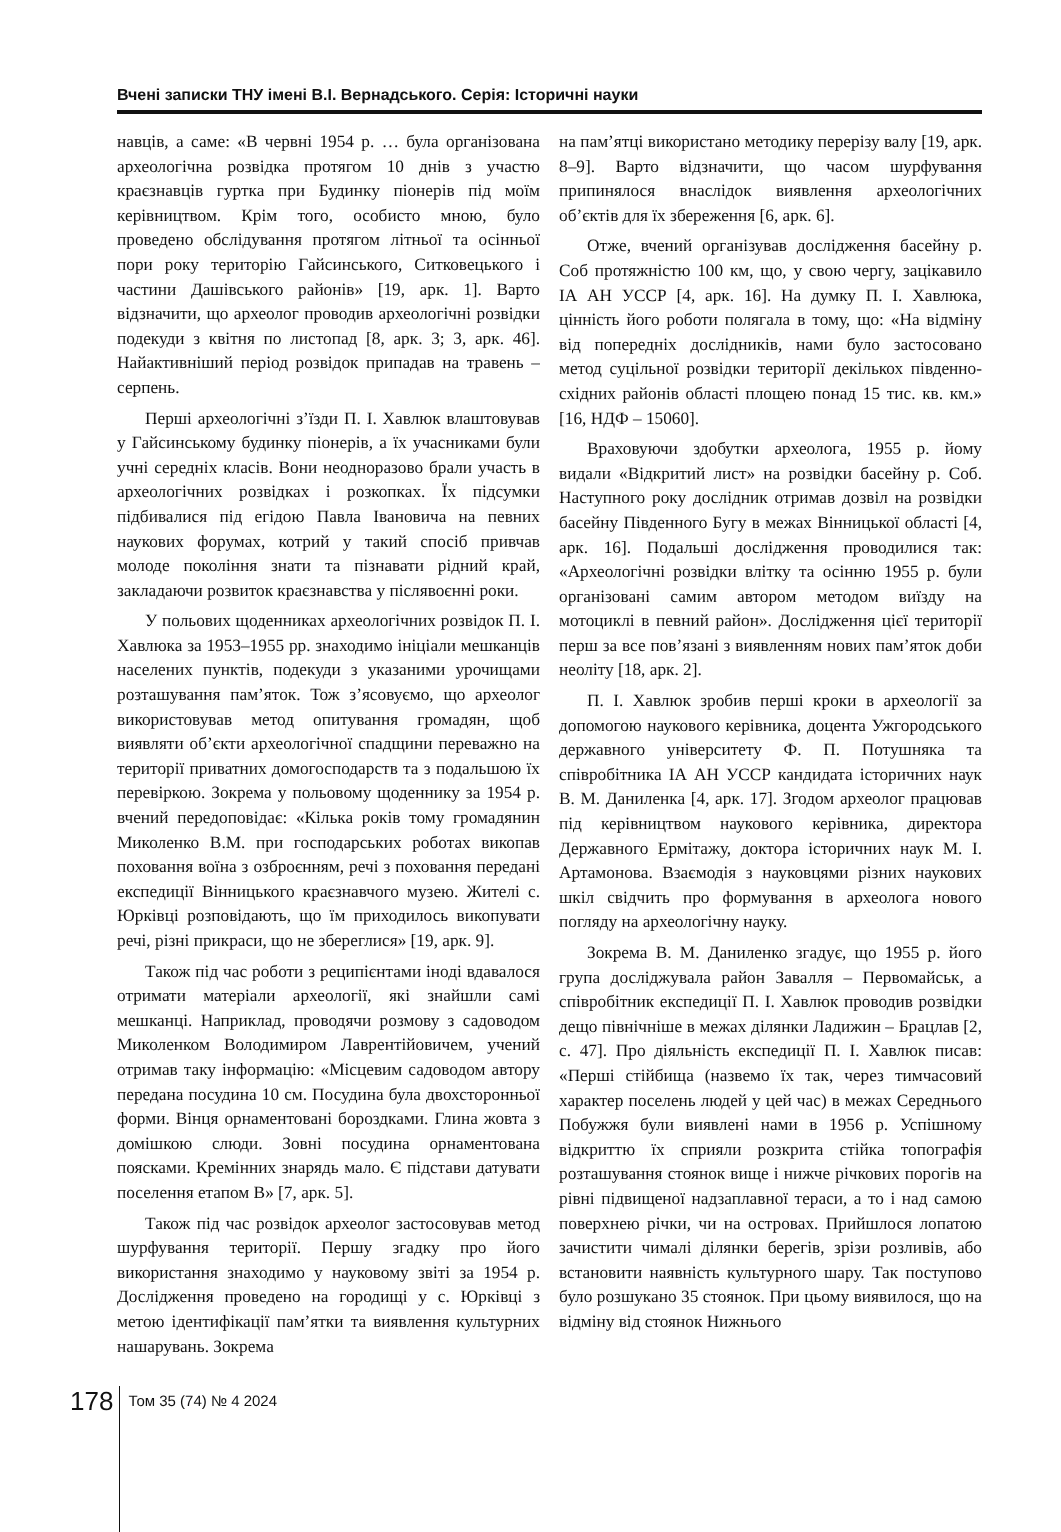Вчені записки ТНУ імені В.І. Вернадського. Серія: Історичні науки
навців, а саме: «В червні 1954 р. … була організована археологічна розвідка протягом 10 днів з участю краєзнавців гуртка при Будинку піонерів під моїм керівництвом. Крім того, особисто мною, було проведено обслідування протягом літньої та осінньої пори року територію Гайсинського, Ситковецького і частини Дашівського районів» [19, арк. 1]. Варто відзначити, що археолог проводив археологічні розвідки подекуди з квітня по листопад [8, арк. 3; 3, арк. 46]. Найактивніший період розвідок припадав на травень – серпень.
Перші археологічні з’їзди П. І. Хавлюк влаштовував у Гайсинському будинку піонерів, а їх учасниками були учні середніх класів. Вони неодноразово брали участь в археологічних розвідках і розкопках. Їх підсумки підбивалися під егідою Павла Івановича на певних наукових форумах, котрий у такий спосіб привчав молоде покоління знати та пізнавати рідний край, закладаючи розвиток краєзнавства у післявоєнні роки.
У польових щоденниках археологічних розвідок П. І. Хавлюка за 1953–1955 рр. знаходимо ініціали мешканців населених пунктів, подекуди з указаними урочищами розташування пам’яток. Тож з’ясовуємо, що археолог використовував метод опитування громадян, щоб виявляти об’єкти археологічної спадщини переважно на території приватних домогосподарств та з подальшою їх перевіркою. Зокрема у польовому щоденнику за 1954 р. вчений передоповідає: «Кілька років тому громадянин Миколенко В.М. при господарських роботах викопав поховання воїна з озброєнням, речі з поховання передані експедиції Вінницького краєзнавчого музею. Жителі с. Юрківці розповідають, що їм приходилось викопувати речі, різні прикраси, що не збереглися» [19, арк. 9].
Також під час роботи з реципієнтами іноді вдавалося отримати матеріали археології, які знайшли самі мешканці. Наприклад, проводячи розмову з садоводом Миколенком Володимиром Лаврентійовичем, учений отримав таку інформацію: «Місцевим садоводом автору передана посудина 10 см. Посудина була двохсторонньої форми. Вінця орнаментовані бороздками. Глина жовта з домішкою слюди. Зовні посудина орнаментована поясками. Кремінних знарядь мало. Є підстави датувати поселення етапом В» [7, арк. 5].
Також під час розвідок археолог застосовував метод шурфування території. Першу згадку про його використання знаходимо у науковому звіті за 1954 р. Дослідження проведено на городищі у с. Юрківці з метою ідентифікації пам’ятки та виявлення культурних нашарувань. Зокрема
на пам’ятці використано методику перерізу валу [19, арк. 8–9]. Варто відзначити, що часом шурфування припинялося внаслідок виявлення археологічних об’єктів для їх збереження [6, арк. 6].
Отже, вчений організував дослідження басейну р. Соб протяжністю 100 км, що, у свою чергу, зацікавило ІА АН УССР [4, арк. 16]. На думку П. І. Хавлюка, цінність його роботи полягала в тому, що: «На відміну від попередніх дослідників, нами було застосовано метод суцільної розвідки території декількох південно-східних районів області площею понад 15 тис. кв. км.» [16, НДФ – 15060].
Враховуючи здобутки археолога, 1955 р. йому видали «Відкритий лист» на розвідки басейну р. Соб. Наступного року дослідник отримав дозвіл на розвідки басейну Південного Бугу в межах Вінницької області [4, арк. 16]. Подальші дослідження проводилися так: «Археологічні розвідки влітку та осінню 1955 р. були організовані самим автором методом виїзду на мотоциклі в певний район». Дослідження цієї території перш за все пов’язані з виявленням нових пам’яток доби неоліту [18, арк. 2].
П. І. Хавлюк зробив перші кроки в археології за допомогою наукового керівника, доцента Ужгородського державного університету Ф. П. Потушняка та співробітника ІА АН УССР кандидата історичних наук В. М. Даниленка [4, арк. 17]. Згодом археолог працював під керівництвом наукового керівника, директора Державного Ермітажу, доктора історичних наук М. І. Артамонова. Взаємодія з науковцями різних наукових шкіл свідчить про формування в археолога нового погляду на археологічну науку.
Зокрема В. М. Даниленко згадує, що 1955 р. його група досліджувала район Завалля – Первомайськ, а співробітник експедиції П. І. Хавлюк проводив розвідки дещо північніше в межах ділянки Ладижин – Брацлав [2, с. 47]. Про діяльність експедиції П. І. Хавлюк писав: «Перші стійбища (назвемо їх так, через тимчасовий характер поселень людей у цей час) в межах Середнього Побужжя були виявлені нами в 1956 р. Успішному відкриттю їх сприяли розкрита стійка топографія розташування стоянок вище і нижче річкових порогів на рівні підвищеної надзаплавної тераси, а то і над самою поверхнею річки, чи на островах. Прийшлося лопатою зачистити чималі ділянки берегів, зрізи розливів, або встановити наявність культурного шару. Так поступово було розшукано 35 стоянок. При цьому виявилося, що на відміну від стоянок Нижнього
178 Том 35 (74) № 4 2024